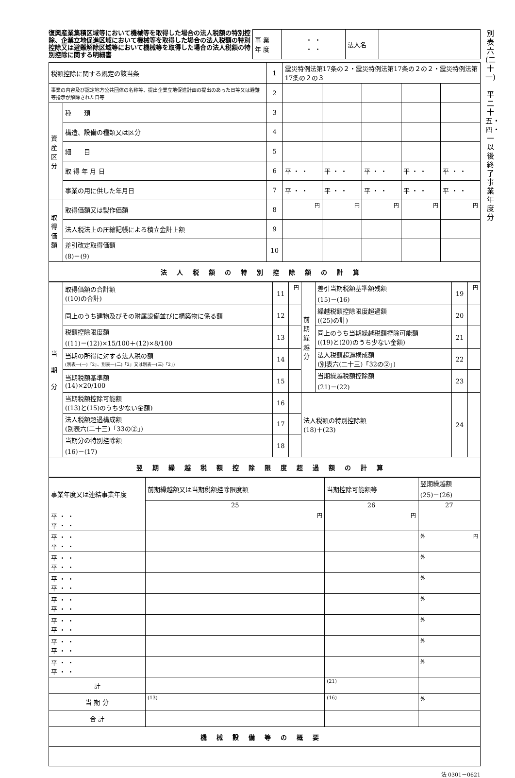復興産業集積区域等において機械等を取得した場合の法人税額の特別控除、企業立地促進区域において機械等を取得した場合の法人税額の特別控除又は避難解除区域等において機械等を取得した場合の法人税額の特別控除に関する明細書
| 事 業 年 度 | ・ ・ ・ ・ | 法人名 | |
| 税額控除に関する規定の該当条 | | 1 | 震災特例法第17条の２・震災特例法第17条の２の２・震災特例法第17条の２の３ | | | | |
| 事業の内容及び認定地方公共団体の名称等、提出企業立地促進計画の提出のあった日等又は避難等指示が解除された日等 | | 2 | | | | | |
| 資 産 区 分 | 種 類 | 3 | | | | | |
| | 構造、設備の種類又は区分 | 4 | | | | | |
| | 細 目 | 5 | | | | | |
| | 取 得 年 月 日 | 6 | 平 ・ ・ | 平 ・ ・ | 平 ・ ・ | 平 ・ ・ | 平 ・ ・ |
| | 事業の用に供した年月日 | 7 | 平 ・ ・ | 平 ・ ・ | 平 ・ ・ | 平 ・ ・ | 平 ・ ・ |
| 取 得 価 額 | 取得価額又は製作価額 | 8 | 円 | 円 | 円 | 円 | 円 |
| | 法人税法上の圧縮記帳による積立金計上額 | 9 | | | | | |
| | 差引改定取得価額 (8)－(9) | 10 | | | | | |
| 法人税額の特別控除額の計算 | | | | | | | |
| 当 期 分 | 取得価額の合計額 ((10)の合計) | 11 | 円 | 前 期 繰 越 分 | 差引当期税額基準額残額 (15)－(16) | 19 | 円 |
| | 同上のうち建物及びその附属設備並びに構築物に係る額 | 12 | | | 繰越税額控除限度超過額 ((25)の計) | 20 | |
| | 税額控除限度額 ((11)－(12))×15/100＋(12)×8/100 | 13 | | | 同上のうち当期繰越税額控除可能額 ((19)と(20)のうち少ない金額) | 21 | |
| | 当期の所得に対する法人税の額 (別表一(一)「2」、別表一(二)「2」又は別表一(三)「2」) | 14 | | | 法人税額超過構成額 (別表六(二十三)「32の②」) | 22 | |
| | 当期税額基準額 (14)×20/100 | 15 | | | 当期繰越税額控除額 (21)－(22) | 23 | |
| | 当期税額控除可能額 ((13)と(15)のうち少ない金額) | 16 | | 法人税額の特別控除額 (18)＋(23) | | 24 | |
| | 法人税額超過構成額 (別表六(二十三)「33の②」) | 17 | | | | | |
| | 当期分の特別控除額 (16)－(17) | 18 | | | | | |
| 翌期繰越税額控除限度超過額の計算 | | | | | | | |
| 事業年度又は連結事業年度 | 前期繰越額又は当期税額控除限度額 | 当期控除可能額等 | 翌期繰越額 (25)－(26) |
| | 25 | 26 | 27 |
| 平 ・ ・ 平 ・ ・ | 円 | 円 | |
| 平 ・ ・ 平 ・ ・ | | | 外 円 |
| 平 ・ ・ 平 ・ ・ | | | 外 |
| 平 ・ ・ 平 ・ ・ | | | 外 |
| 平 ・ ・ 平 ・ ・ | | | 外 |
| 平 ・ ・ 平 ・ ・ | | | 外 |
| 平 ・ ・ 平 ・ ・ | | | 外 |
| 平 ・ ・ 平 ・ ・ | | | 外 |
| 計 | | (21) | |
| 当 期 分 | (13) | (16) | 外 |
| 合 計 | | | |
| 機械設備等の概要 | | | |
法 0301－0621
別表六(二十一)
平二十五・四・一以後終了事業年度分